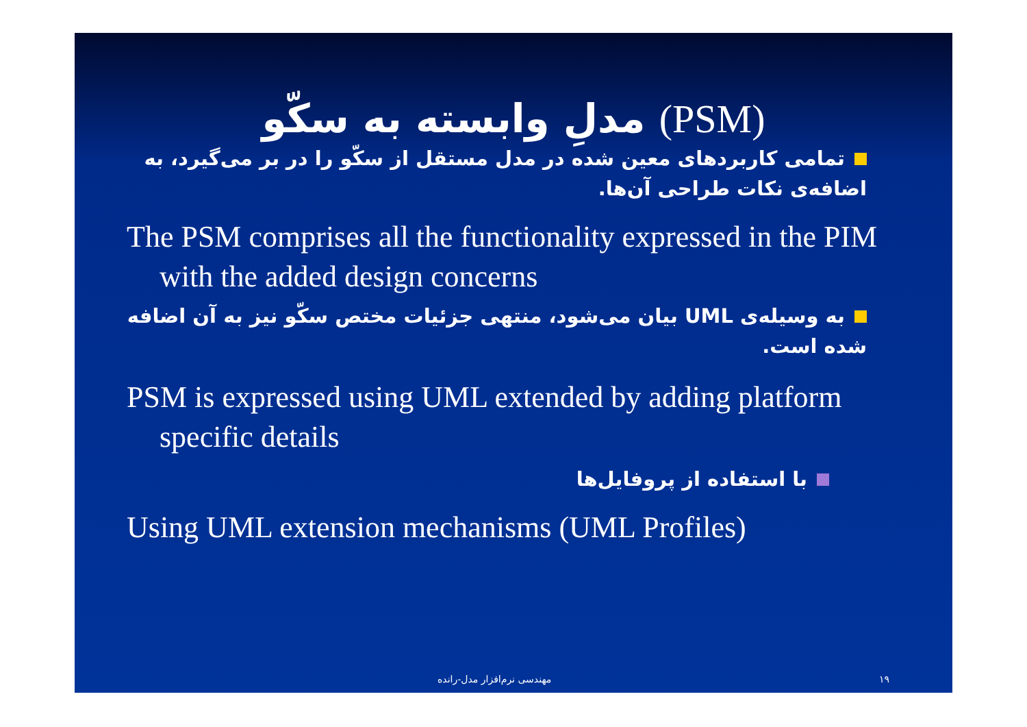مدلِ وابسته به سکّو (PSM)
تمامی کاربردهای معین شده در مدل مستقل از سکّو را در بر می‌گیرد، به اضافه‌ی نکات طراحی آن‌ها.
The PSM comprises all the functionality expressed in the PIM with the added design concerns
به وسیله‌ی UML بیان می‌شود، منتهی جزئیات مختص سکّو نیز به آن اضافه شده است.
PSM is expressed using UML extended by adding platform specific details
با استفاده از پروفایل‌ها
Using UML extension mechanisms (UML Profiles)
مهندسی نرم‌افزار مدل-رانده ۱۹